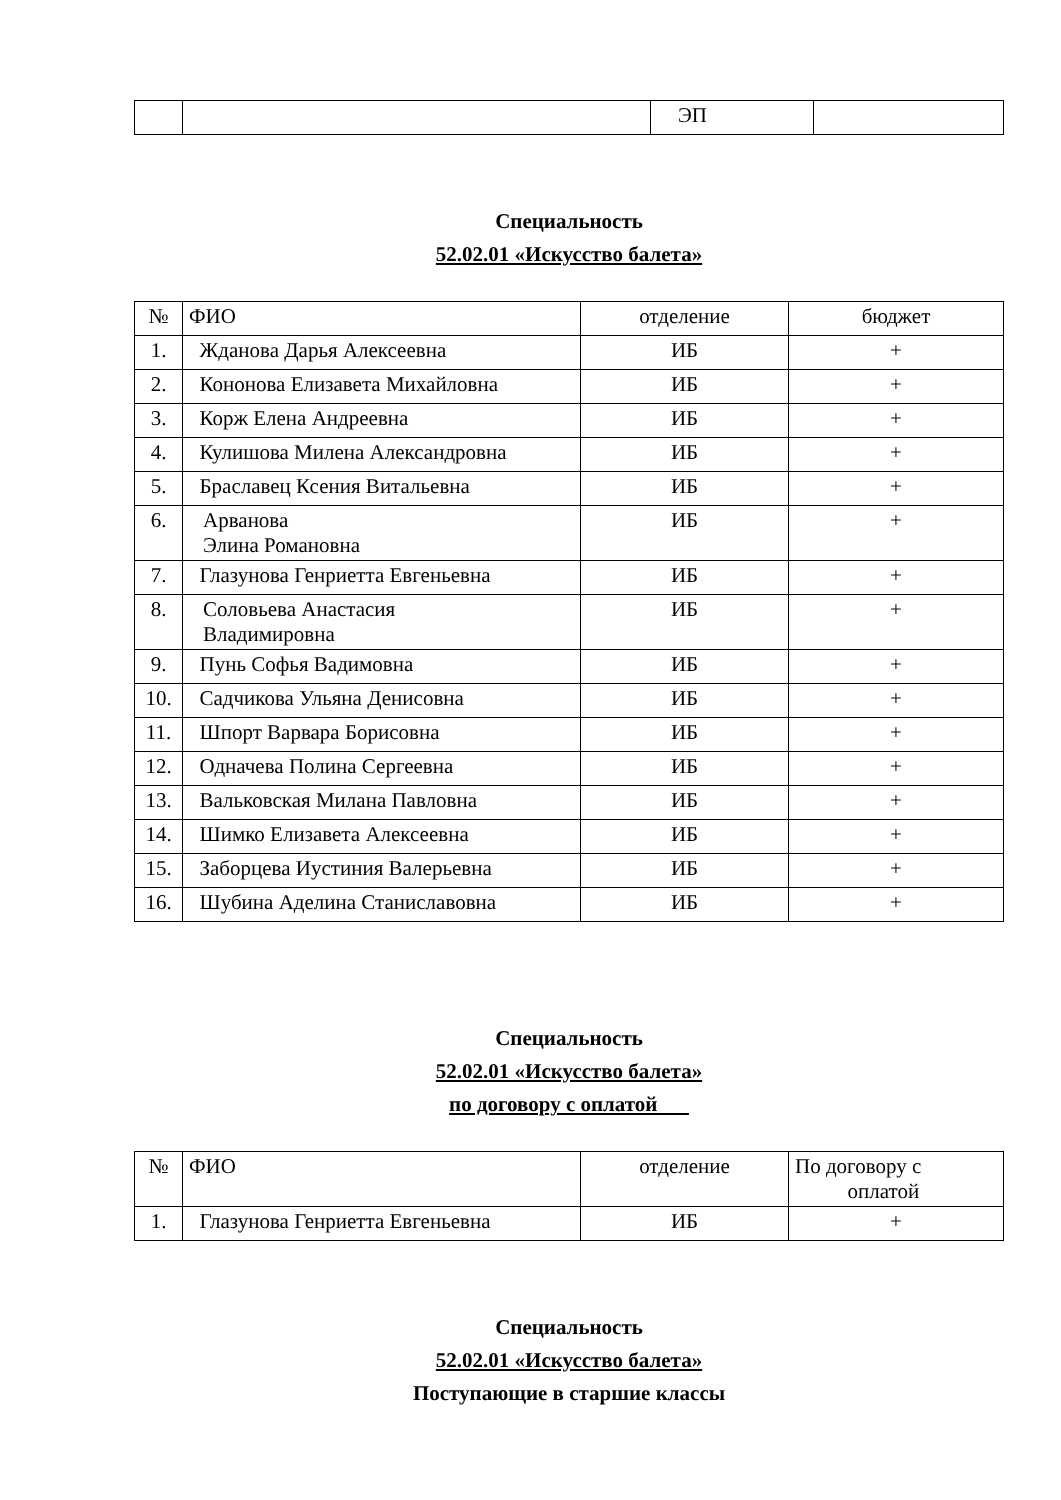| | | ЭП | |
Специальность
52.02.01 «Искусство балета»
| № | ФИО | отделение | бюджет |
| --- | --- | --- | --- |
| 1. | Жданова Дарья Алексеевна | ИБ | + |
| 2. | Кононова Елизавета Михайловна | ИБ | + |
| 3. | Корж Елена Андреевна | ИБ | + |
| 4. | Кулишова Милена Александровна | ИБ | + |
| 5. | Браславец Ксения Витальевна | ИБ | + |
| 6. | Арванова Элина Романовна | ИБ | + |
| 7. | Глазунова Генриетта Евгеньевна | ИБ | + |
| 8. | Соловьева Анастасия Владимировна | ИБ | + |
| 9. | Пунь Софья Вадимовна | ИБ | + |
| 10. | Садчикова Ульяна Денисовна | ИБ | + |
| 11. | Шпорт Варвара Борисовна | ИБ | + |
| 12. | Одначева Полина Сергеевна | ИБ | + |
| 13. | Вальковская Милана Павловна | ИБ | + |
| 14. | Шимко Елизавета Алексеевна | ИБ | + |
| 15. | Заборцева Иустиния Валерьевна | ИБ | + |
| 16. | Шубина Аделина Станиславовна | ИБ | + |
Специальность
52.02.01 «Искусство балета»
по договору с оплатой
| № | ФИО | отделение | По договору с оплатой |
| --- | --- | --- | --- |
| 1. | Глазунова Генриетта Евгеньевна | ИБ | + |
Специальность
52.02.01 «Искусство балета»
Поступающие в старшие классы